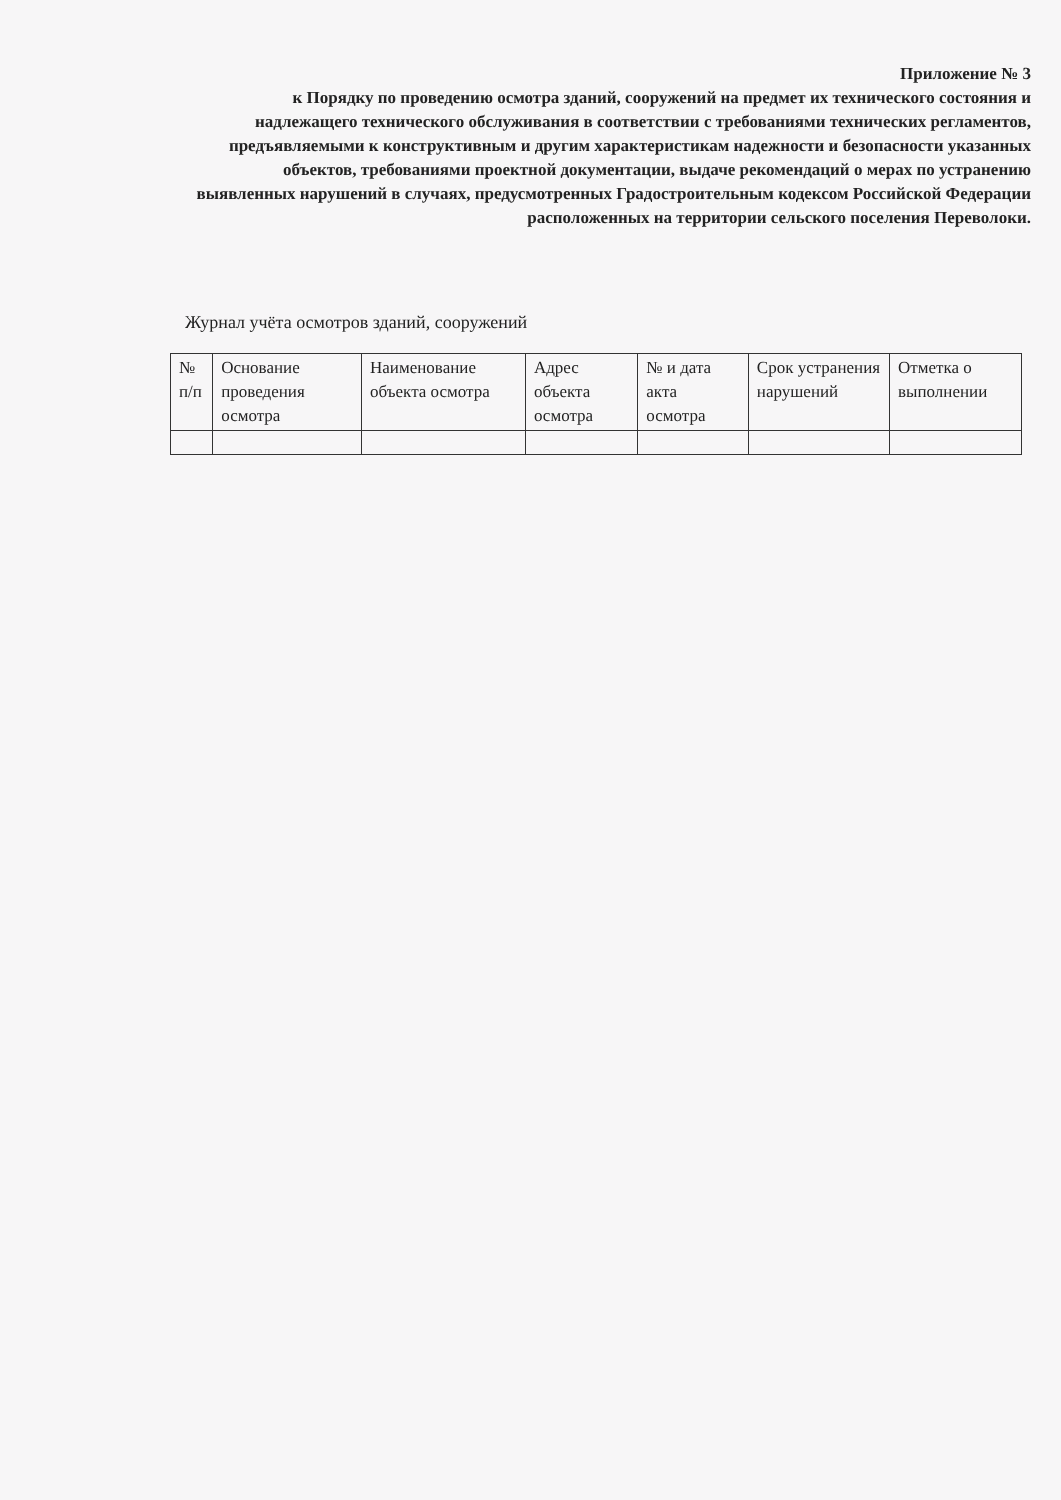Приложение № 3
к Порядку по проведению осмотра зданий, сооружений на предмет их технического состояния и надлежащего технического обслуживания в соответствии с требованиями технических регламентов, предъявляемыми к конструктивным и другим характеристикам надежности и безопасности указанных объектов, требованиями проектной документации, выдаче рекомендаций о мерах по устранению выявленных нарушений в случаях, предусмотренных Градостроительным кодексом Российской Федерации расположенных на территории сельского поселения Переволоки.
Журнал учёта осмотров зданий, сооружений
| № п/п | Основание проведения осмотра | Наименование объекта осмотра | Адрес объекта осмотра | № и дата акта осмотра | Срок устранения нарушений | Отметка о выполнении |